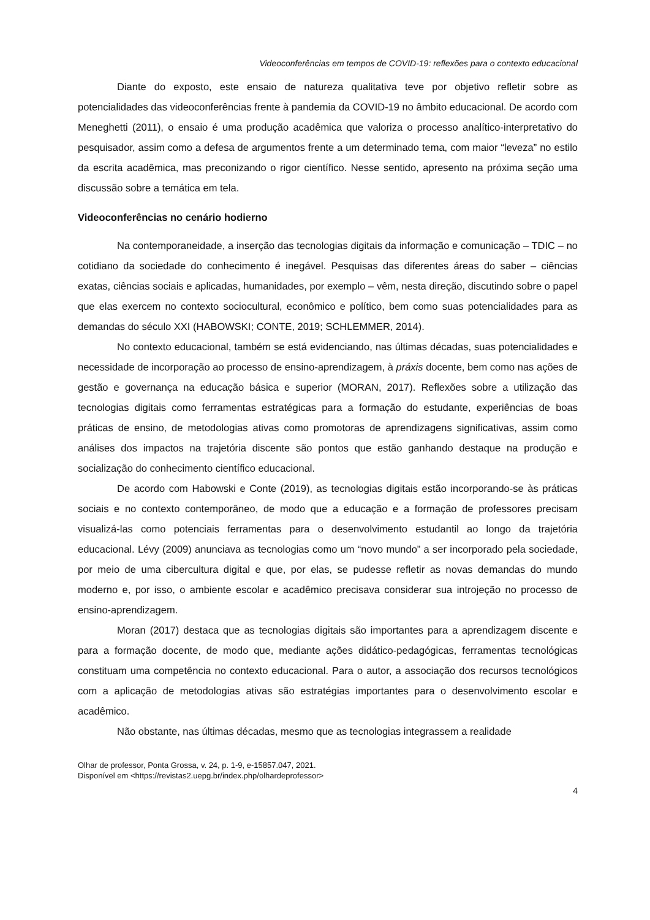Videoconferências em tempos de COVID-19: reflexões para o contexto educacional
Diante do exposto, este ensaio de natureza qualitativa teve por objetivo refletir sobre as potencialidades das videoconferências frente à pandemia da COVID-19 no âmbito educacional. De acordo com Meneghetti (2011), o ensaio é uma produção acadêmica que valoriza o processo analítico-interpretativo do pesquisador, assim como a defesa de argumentos frente a um determinado tema, com maior “leveza” no estilo da escrita acadêmica, mas preconizando o rigor científico. Nesse sentido, apresento na próxima seção uma discussão sobre a temática em tela.
Videoconferências no cenário hodierno
Na contemporaneidade, a inserção das tecnologias digitais da informação e comunicação – TDIC – no cotidiano da sociedade do conhecimento é inegável. Pesquisas das diferentes áreas do saber – ciências exatas, ciências sociais e aplicadas, humanidades, por exemplo – vêm, nesta direção, discutindo sobre o papel que elas exercem no contexto sociocultural, econômico e político, bem como suas potencialidades para as demandas do século XXI (HABOWSKI; CONTE, 2019; SCHLEMMER, 2014).
No contexto educacional, também se está evidenciando, nas últimas décadas, suas potencialidades e necessidade de incorporação ao processo de ensino-aprendizagem, à práxis docente, bem como nas ações de gestão e governança na educação básica e superior (MORAN, 2017). Reflexões sobre a utilização das tecnologias digitais como ferramentas estratégicas para a formação do estudante, experiências de boas práticas de ensino, de metodologias ativas como promotoras de aprendizagens significativas, assim como análises dos impactos na trajetória discente são pontos que estão ganhando destaque na produção e socialização do conhecimento científico educacional.
De acordo com Habowski e Conte (2019), as tecnologias digitais estão incorporando-se às práticas sociais e no contexto contemporâneo, de modo que a educação e a formação de professores precisam visualizá-las como potenciais ferramentas para o desenvolvimento estudantil ao longo da trajetória educacional. Lévy (2009) anunciava as tecnologias como um “novo mundo” a ser incorporado pela sociedade, por meio de uma cibercultura digital e que, por elas, se pudesse refletir as novas demandas do mundo moderno e, por isso, o ambiente escolar e acadêmico precisava considerar sua introjeção no processo de ensino-aprendizagem.
Moran (2017) destaca que as tecnologias digitais são importantes para a aprendizagem discente e para a formação docente, de modo que, mediante ações didático-pedagógicas, ferramentas tecnológicas constituam uma competência no contexto educacional. Para o autor, a associação dos recursos tecnológicos com a aplicação de metodologias ativas são estratégias importantes para o desenvolvimento escolar e acadêmico.
Não obstante, nas últimas décadas, mesmo que as tecnologias integrassem a realidade
Olhar de professor, Ponta Grossa, v. 24, p. 1-9, e-15857.047, 2021.
Disponível em <https://revistas2.uepg.br/index.php/olhardeprofessor>
4